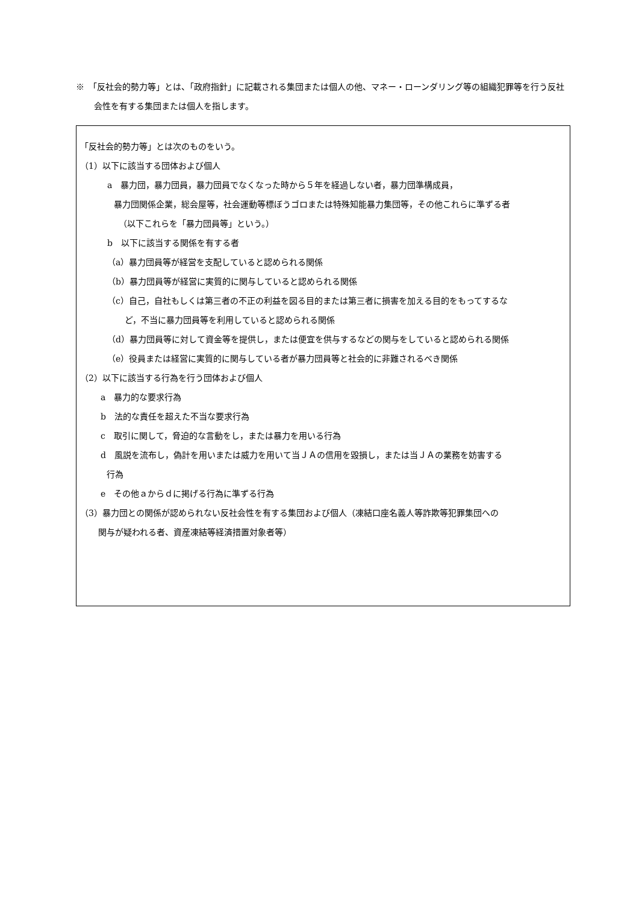※　「反社会的勢力等」とは、「政府指針」に記載される集団または個人の他、マネー・ローンダリング等の組織犯罪等を行う反社会性を有する集団または個人を指します。
「反社会的勢力等」とは次のものをいう。
（1）以下に該当する団体および個人
a　暴力団，暴力団員，暴力団員でなくなった時から５年を経過しない者，暴力団準構成員，
暴力団関係企業，総会屋等，社会運動等標ぼうゴロまたは特殊知能暴力集団等，その他これらに準ずる者
（以下これらを「暴力団員等」という。）
b　以下に該当する関係を有する者
（a）暴力団員等が経営を支配していると認められる関係
（b）暴力団員等が経営に実質的に関与していると認められる関係
（c）自己，自社もしくは第三者の不正の利益を図る目的または第三者に損害を加える目的をもってするな
ど，不当に暴力団員等を利用していると認められる関係
（d）暴力団員等に対して資金等を提供し，または便宜を供与するなどの関与をしていると認められる関係
（e）役員または経営に実質的に関与している者が暴力団員等と社会的に非難されるべき関係
（2）以下に該当する行為を行う団体および個人
a　暴力的な要求行為
b　法的な責任を超えた不当な要求行為
c　取引に関して，脅迫的な言動をし，または暴力を用いる行為
d　風説を流布し，偽計を用いまたは威力を用いて当ＪＡの信用を毀損し，または当ＪＡの業務を妨害する
行為
e　その他ａからｄに掲げる行為に準ずる行為
（3）暴力団との関係が認められない反社会性を有する集団および個人（凍結口座名義人等詐欺等犯罪集団への
関与が疑われる者、資産凍結等経済措置対象者等）